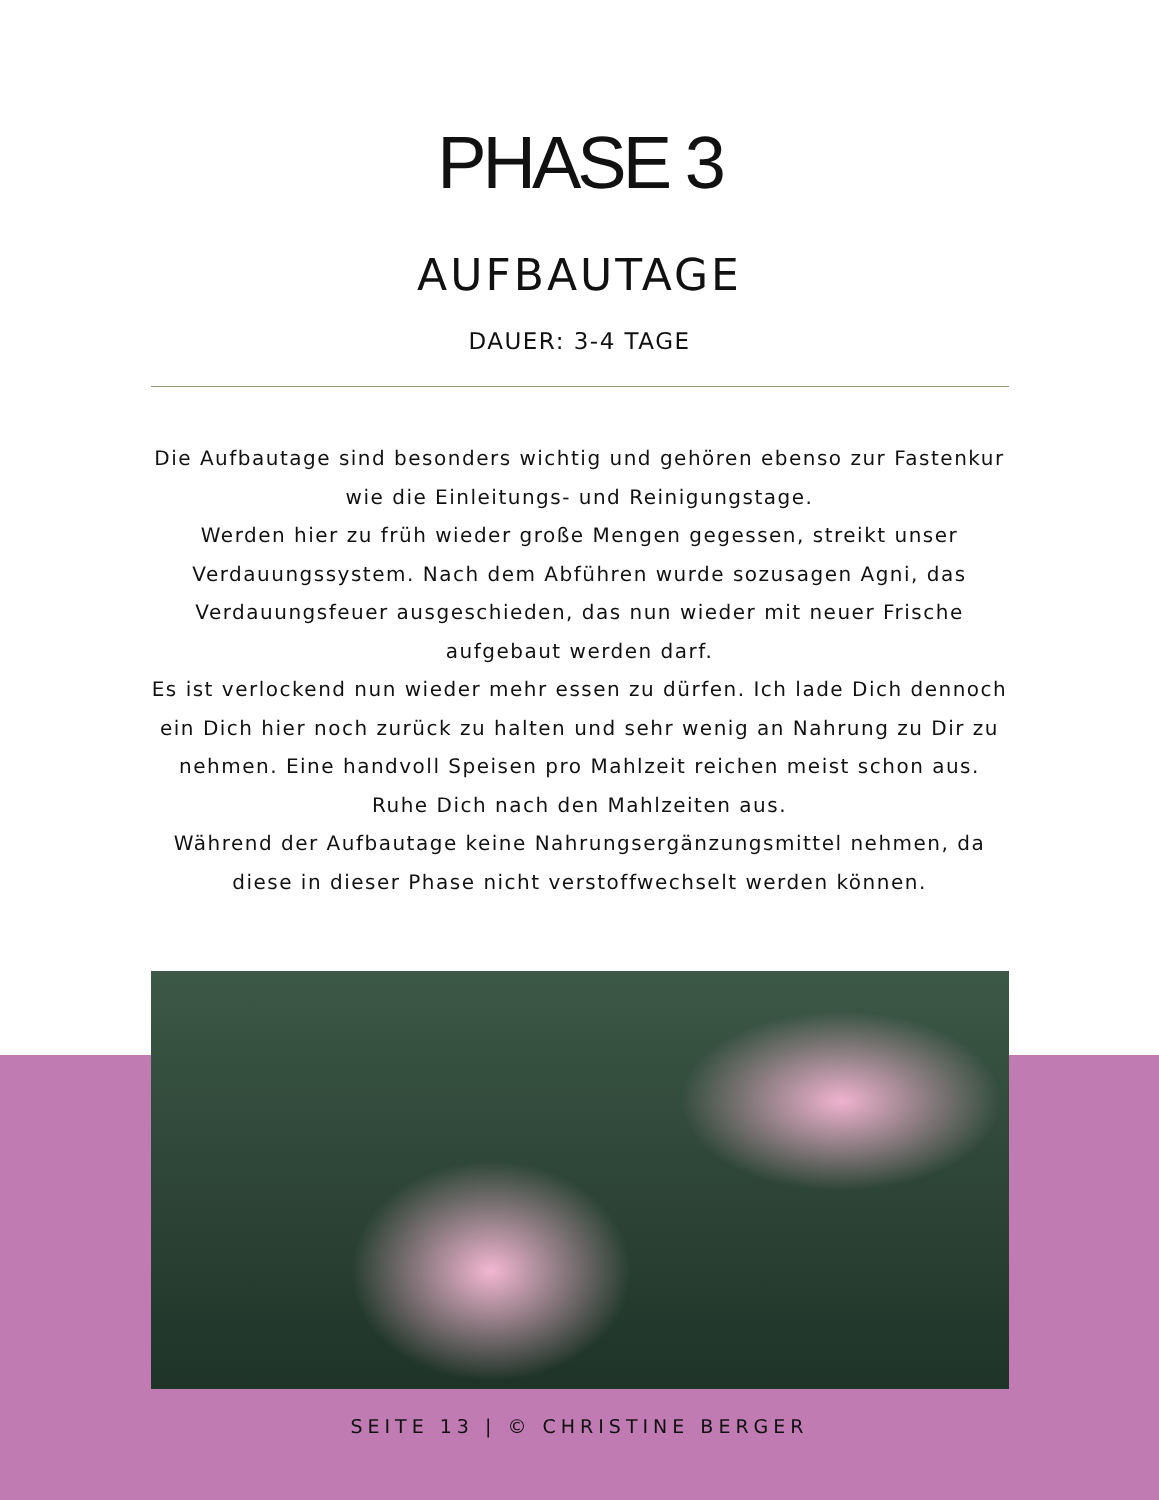PHASE 3
AUFBAUTAGE
DAUER: 3-4 TAGE
Die Aufbautage sind besonders wichtig und gehören ebenso zur Fastenkur wie die Einleitungs- und Reinigungstage.
Werden hier zu früh wieder große Mengen gegessen, streikt unser Verdauungssystem. Nach dem Abführen wurde sozusagen Agni, das Verdauungsfeuer ausgeschieden, das nun wieder mit neuer Frische aufgebaut werden darf.
Es ist verlockend nun wieder mehr essen zu dürfen. Ich lade Dich dennoch ein Dich hier noch zurück zu halten und sehr wenig an Nahrung zu Dir zu nehmen. Eine handvoll Speisen pro Mahlzeit reichen meist schon aus.
Ruhe Dich nach den Mahlzeiten aus.
Während der Aufbautage keine Nahrungsergänzungsmittel nehmen, da diese in dieser Phase nicht verstoffwechselt werden können.
SEITE 13 | © CHRISTINE BERGER